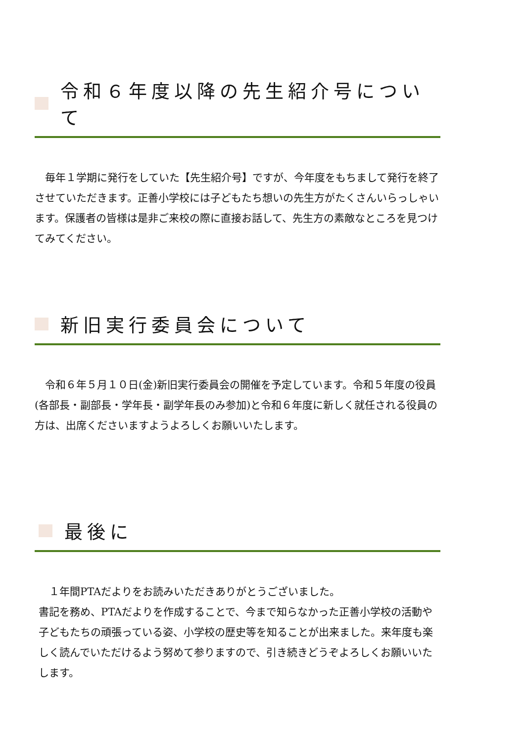令和６年度以降の先生紹介号について
　毎年１学期に発行をしていた【先生紹介号】ですが、今年度をもちまして発行を終了させていただきます。正善小学校には子どもたち想いの先生方がたくさんいらっしゃいます。保護者の皆様は是非ご来校の際に直接お話して、先生方の素敵なところを見つけてみてください。
新旧実行委員会について
　令和６年５月１０日(金)新旧実行委員会の開催を予定しています。令和５年度の役員(各部長・副部長・学年長・副学年長のみ参加)と令和６年度に新しく就任される役員の方は、出席くださいますようよろしくお願いいたします。
最後に
　１年間PTAだよりをお読みいただきありがとうございました。
書記を務め、PTAだよりを作成することで、今まで知らなかった正善小学校の活動や子どもたちの頑張っている姿、小学校の歴史等を知ることが出来ました。来年度も楽しく読んでいただけるよう努めて参りますので、引き続きどうぞよろしくお願いいたします。